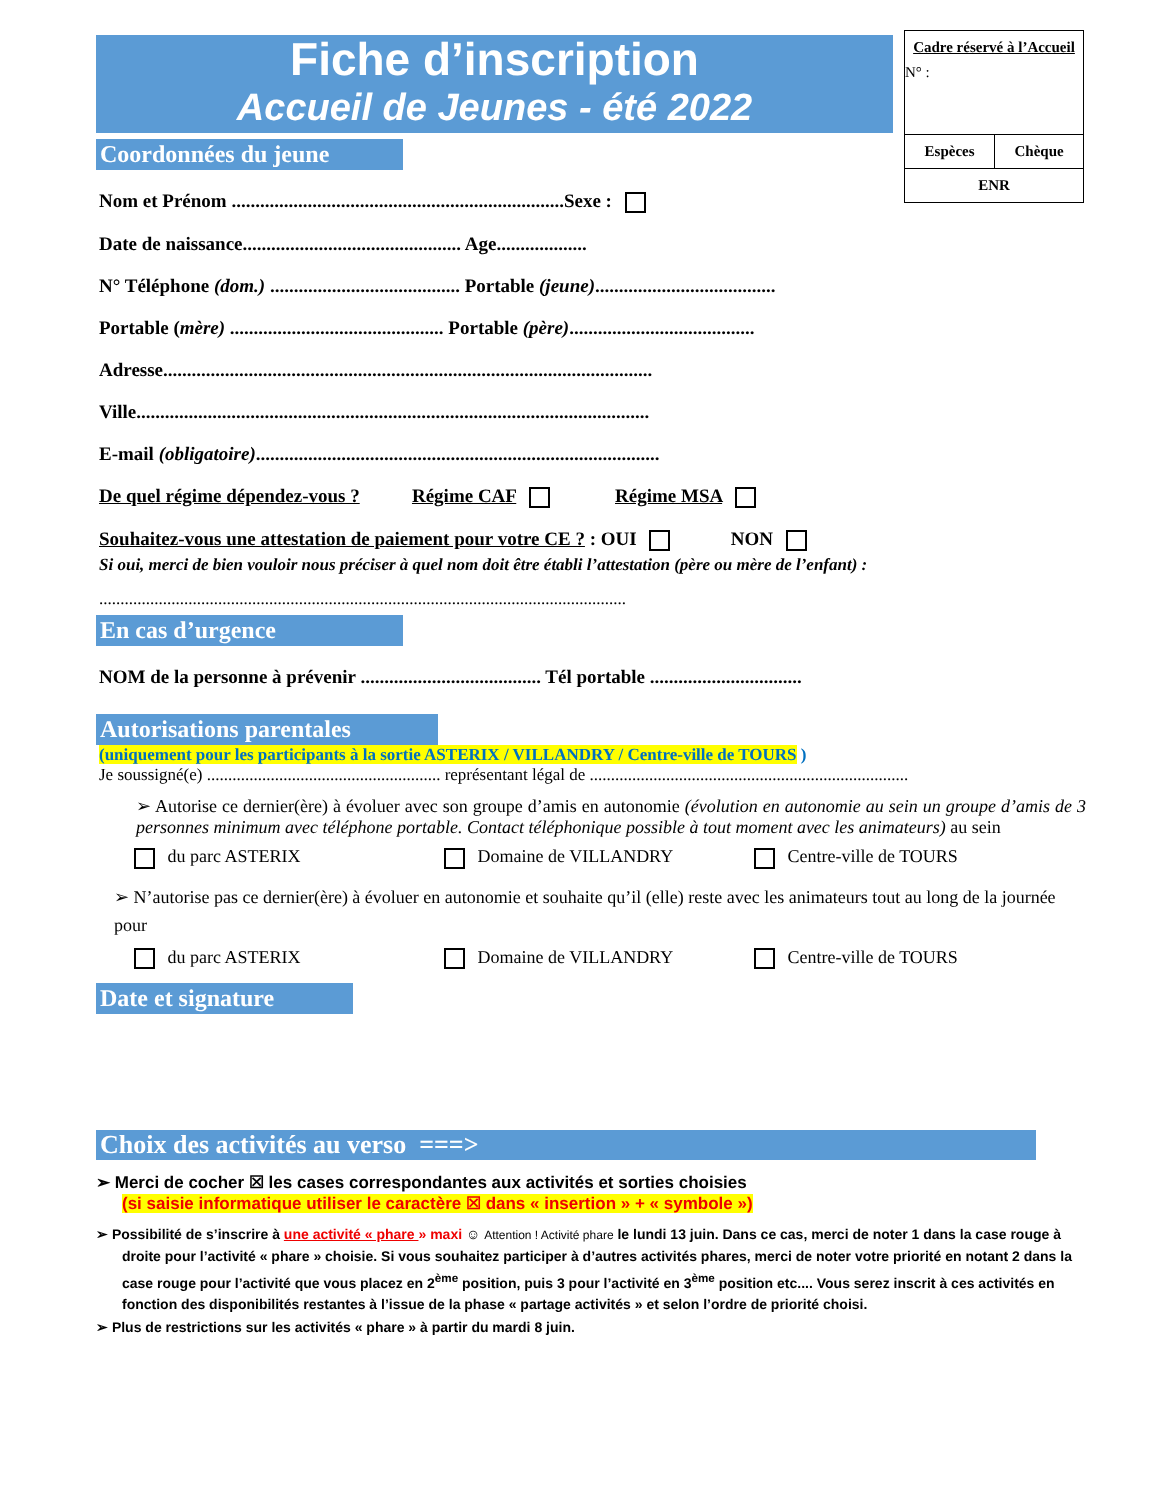Fiche d’inscription
Accueil de Jeunes - été 2022
Cadre réservé à l’Accueil
N° :
| Espèces | Chèque |
| ENR | |
Coordonnées du jeune
Nom et Prénom ......................................................................Sexe :
Date de naissance.............................................. Age...................
N° Téléphone (dom.) ........................................ Portable (jeune)......................................
Portable (mère) ............................................. Portable (père).......................................
Adresse.......................................................................................................
Ville............................................................................................................
E-mail (obligatoire).....................................................................................
De quel régime dépendez-vous ? Régime CAF Régime MSA
Souhaitez-vous une attestation de paiement pour votre CE ? : OUI NON
Si oui, merci de bien vouloir nous préciser à quel nom doit être établi l’attestation (père ou mère de l’enfant) :
............................................................................................................................
En cas d’urgence
NOM de la personne à prévenir ...................................... Tél portable ................................
Autorisations parentales
(uniquement pour les participants à la sortie ASTERIX / VILLANDRY / Centre-ville de TOURS )
Je soussigné(e) ....................................................... représentant légal de ...........................................................................
➢ Autorise ce dernier(ère) à évoluer avec son groupe d’amis en autonomie (évolution en autonomie au sein un groupe d’amis de 3 personnes minimum avec téléphone portable. Contact téléphonique possible à tout moment avec les animateurs) au sein
du parc ASTERIX Domaine de VILLANDRY Centre-ville de TOURS
➢ N’autorise pas ce dernier(ère) à évoluer en autonomie et souhaite qu’il (elle) reste avec les animateurs tout au long de la journée pour
du parc ASTERIX Domaine de VILLANDRY Centre-ville de TOURS
Date et signature
Choix des activités au verso ===>
➢ Merci de cocher ☒ les cases correspondantes aux activités et sorties choisies
(si saisie informatique utiliser le caractère ☒ dans « insertion » + « symbole »)
➢ Possibilité de s’inscrire à une activité « phare » maxi ☺ Attention ! Activité phare le lundi 13 juin. Dans ce cas, merci de noter 1 dans la case rouge à droite pour l’activité « phare » choisie. Si vous souhaitez participer à d’autres activités phares, merci de noter votre priorité en notant 2 dans la case rouge pour l’activité que vous placez en 2<sup>ème</sup> position, puis 3 pour l’activité en 3<sup>ème</sup> position etc.... Vous serez inscrit à ces activités en fonction des disponibilités restantes à l’issue de la phase « partage activités » et selon l’ordre de priorité choisi.
➢ Plus de restrictions sur les activités « phare » à partir du mardi 8 juin.